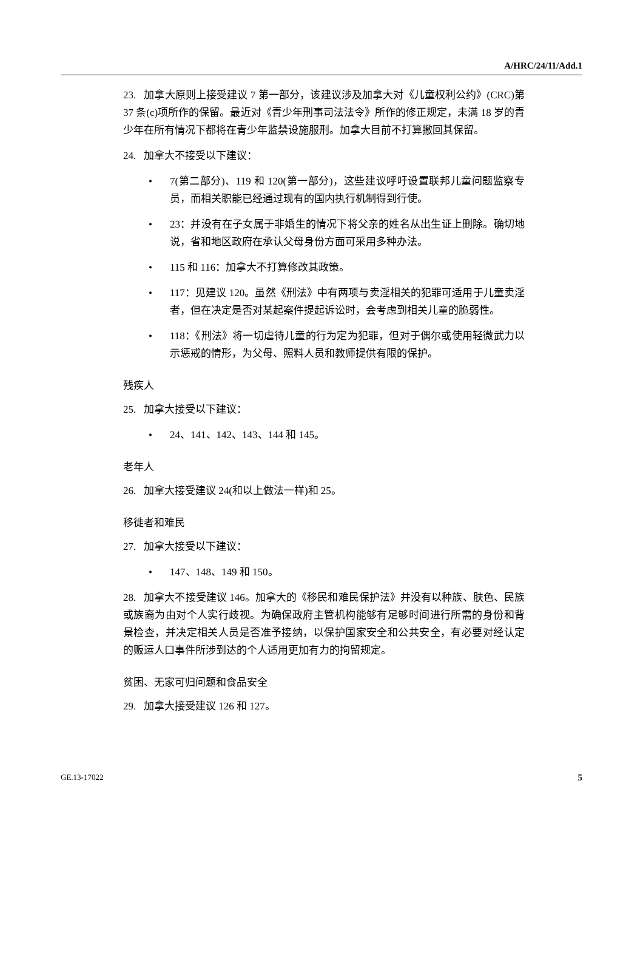A/HRC/24/11/Add.1
23. 加拿大原则上接受建议 7 第一部分，该建议涉及加拿大对《儿童权利公约》(CRC)第 37 条(c)项所作的保留。最近对《青少年刑事司法法令》所作的修正规定，未满 18 岁的青少年在所有情况下都将在青少年监禁设施服刑。加拿大目前不打算撤回其保留。
24. 加拿大不接受以下建议：
• 7(第二部分)、119 和 120(第一部分)，这些建议呼吁设置联邦儿童问题监察专员，而相关职能已经通过现有的国内执行机制得到行使。
• 23：并没有在子女属于非婚生的情况下将父亲的姓名从出生证上删除。确切地说，省和地区政府在承认父母身份方面可采用多种办法。
• 115 和 116：加拿大不打算修改其政策。
• 117：见建议 120。虽然《刑法》中有两项与卖淫相关的犯罪可适用于儿童卖淫者，但在决定是否对某起案件提起诉讼时，会考虑到相关儿童的脆弱性。
• 118：《刑法》将一切虐待儿童的行为定为犯罪，但对于偶尔或使用轻微武力以示惩戒的情形，为父母、照料人员和教师提供有限的保护。
残疾人
25. 加拿大接受以下建议：
• 24、141、142、143、144 和 145。
老年人
26. 加拿大接受建议 24(和以上做法一样)和 25。
移徙者和难民
27. 加拿大接受以下建议：
• 147、148、149 和 150。
28. 加拿大不接受建议 146。加拿大的《移民和难民保护法》并没有以种族、肤色、民族或族裔为由对个人实行歧视。为确保政府主管机构能够有足够时间进行所需的身份和背景检查，并决定相关人员是否准予接纳，以保护国家安全和公共安全，有必要对经认定的贩运人口事件所涉到达的个人适用更加有力的拘留规定。
贫困、无家可归问题和食品安全
29. 加拿大接受建议 126 和 127。
GE.13-17022 5